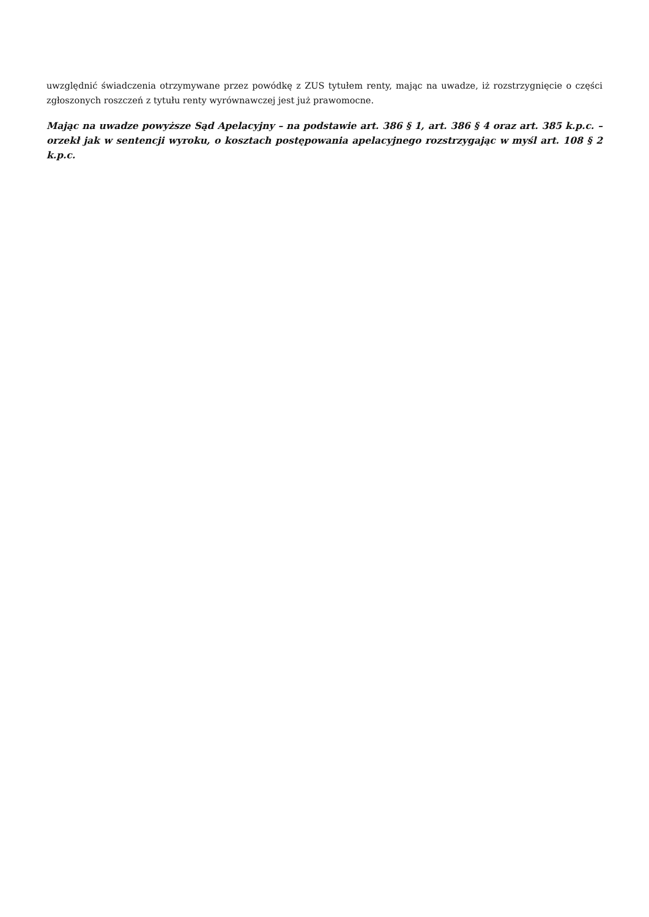uwzględnić świadczenia otrzymywane przez powódkę z ZUS tytułem renty, mając na uwadze, iż rozstrzygnięcie o części zgłoszonych roszczeń z tytułu renty wyrównawczej jest już prawomocne.
Mając na uwadze powyższe Sąd Apelacyjny – na podstawie art. 386 § 1, art. 386 § 4 oraz art. 385 k.p.c. – orzekł jak w sentencji wyroku, o kosztach postępowania apelacyjnego rozstrzygając w myśl art. 108 § 2 k.p.c.